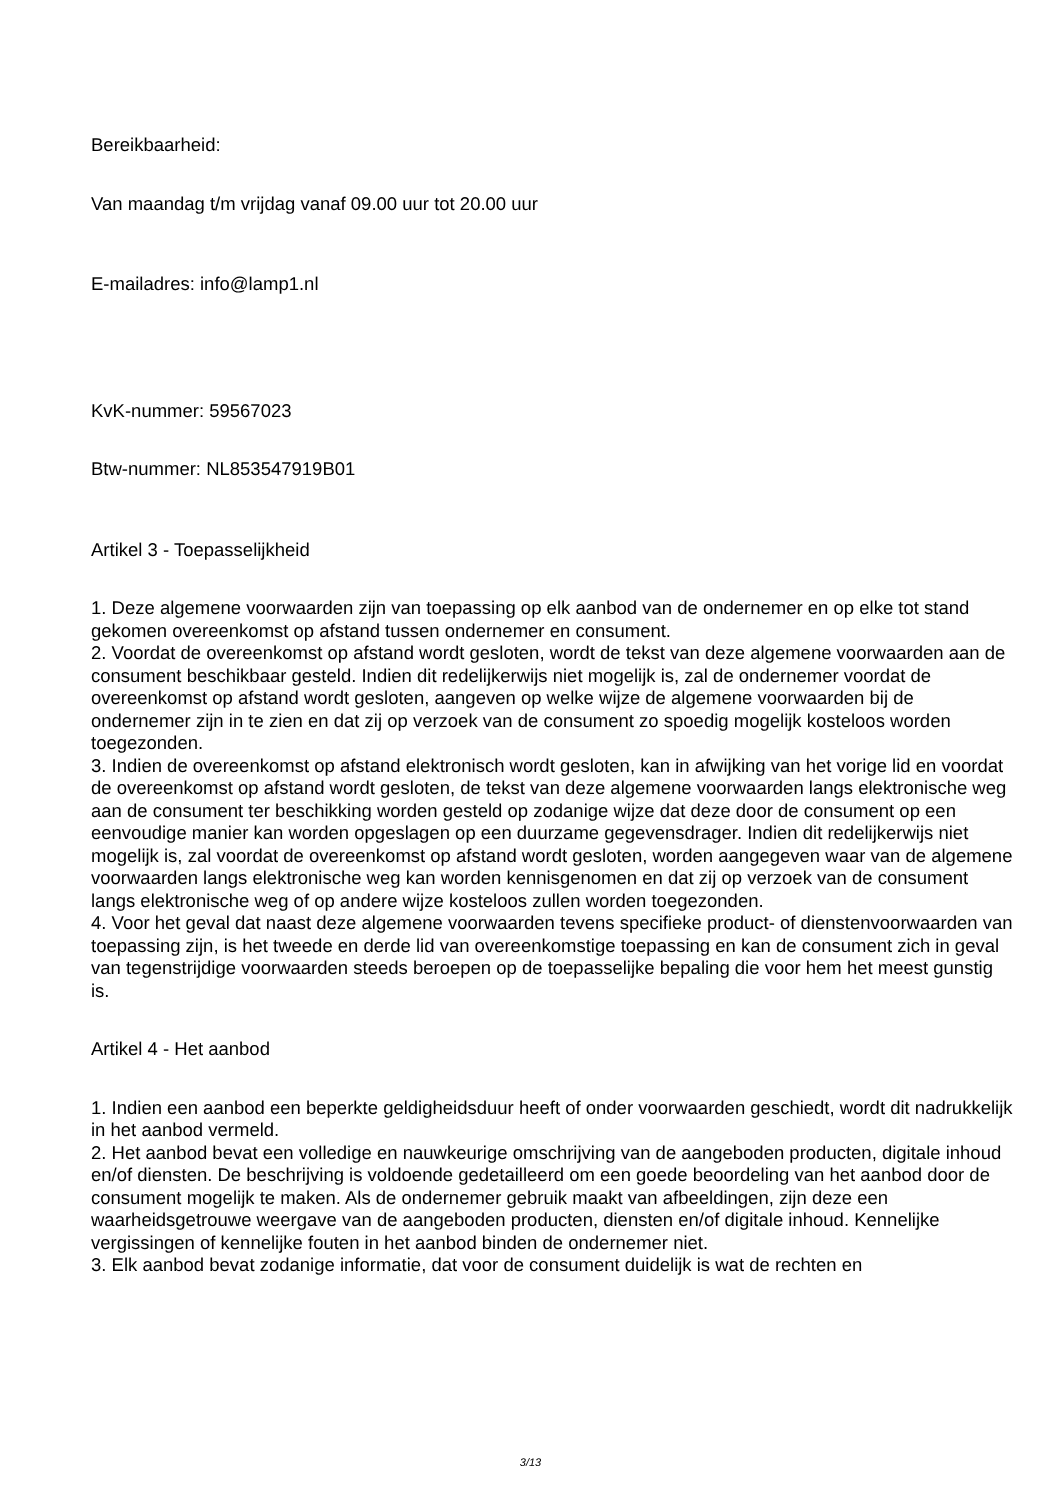Bereikbaarheid:
Van maandag t/m vrijdag vanaf 09.00 uur tot 20.00 uur
E-mailadres: info@lamp1.nl
KvK-nummer: 59567023
Btw-nummer: NL853547919B01
Artikel 3 - Toepasselijkheid
1. Deze algemene voorwaarden zijn van toepassing op elk aanbod van de ondernemer en op elke tot stand gekomen overeenkomst op afstand tussen ondernemer en consument.
2. Voordat de overeenkomst op afstand wordt gesloten, wordt de tekst van deze algemene voorwaarden aan de consument beschikbaar gesteld. Indien dit redelijkerwijs niet mogelijk is, zal de ondernemer voordat de overeenkomst op afstand wordt gesloten, aangeven op welke wijze de algemene voorwaarden bij de ondernemer zijn in te zien en dat zij op verzoek van de consument zo spoedig mogelijk kosteloos worden toegezonden.
3. Indien de overeenkomst op afstand elektronisch wordt gesloten, kan in afwijking van het vorige lid en voordat de overeenkomst op afstand wordt gesloten, de tekst van deze algemene voorwaarden langs elektronische weg aan de consument ter beschikking worden gesteld op zodanige wijze dat deze door de consument op een eenvoudige manier kan worden opgeslagen op een duurzame gegevensdrager. Indien dit redelijkerwijs niet mogelijk is, zal voordat de overeenkomst op afstand wordt gesloten, worden aangegeven waar van de algemene voorwaarden langs elektronische weg kan worden kennisgenomen en dat zij op verzoek van de consument langs elektronische weg of op andere wijze kosteloos zullen worden toegezonden.
4. Voor het geval dat naast deze algemene voorwaarden tevens specifieke product- of dienstenvoorwaarden van toepassing zijn, is het tweede en derde lid van overeenkomstige toepassing en kan de consument zich in geval van tegenstrijdige voorwaarden steeds beroepen op de toepasselijke bepaling die voor hem het meest gunstig is.
Artikel 4 - Het aanbod
1. Indien een aanbod een beperkte geldigheidsduur heeft of onder voorwaarden geschiedt, wordt dit nadrukkelijk in het aanbod vermeld.
2. Het aanbod bevat een volledige en nauwkeurige omschrijving van de aangeboden producten, digitale inhoud en/of diensten. De beschrijving is voldoende gedetailleerd om een goede beoordeling van het aanbod door de consument mogelijk te maken. Als de ondernemer gebruik maakt van afbeeldingen, zijn deze een waarheidsgetrouwe weergave van de aangeboden producten, diensten en/of digitale inhoud. Kennelijke vergissingen of kennelijke fouten in het aanbod binden de ondernemer niet.
3. Elk aanbod bevat zodanige informatie, dat voor de consument duidelijk is wat de rechten en
3/13